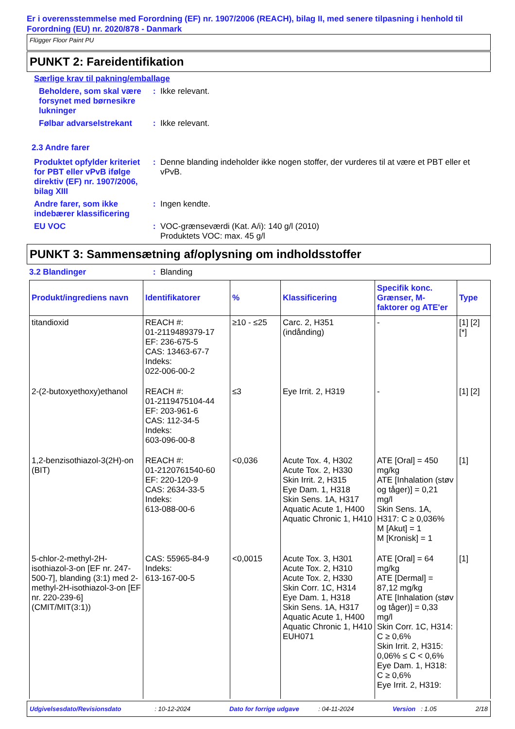Er i overensstemmelse med Forordning (EF) nr. 1907/2006 (REACH), bilag II, med senere tilpasning i henhold til Forordning (EU) nr. 2020/878 - Danmark
Flügger Floor Paint PU
PUNKT 2: Fareidentifikation
Særlige krav til pakning/emballage
Beholdere, som skal være forsynet med børnesikre lukninger
: Ikke relevant.
Følbar advarselstrekant
: Ikke relevant.
2.3 Andre farer
Produktet opfylder kriteriet for PBT eller vPvB ifølge direktiv (EF) nr. 1907/2006, bilag XIII
: Denne blanding indeholder ikke nogen stoffer, der vurderes til at være et PBT eller et vPvB.
Andre farer, som ikke indebærer klassificering
: Ingen kendte.
EU VOC : VOC-grænseværdi (Kat. A/i): 140 g/l (2010)
Produktets VOC: max. 45 g/l
PUNKT 3: Sammensætning af/oplysning om indholdsstoffer
3.2 Blandinger : Blanding
| Produkt/ingrediens navn | Identifikatorer | % | Klassificering | Specifik konc. Grænser, M-faktorer og ATE'er | Type |
| --- | --- | --- | --- | --- | --- |
| titandioxid | REACH #: 01-2119489379-17 EF: 236-675-5 CAS: 13463-67-7 Indeks: 022-006-00-2 | ≥10 - ≤25 | Carc. 2, H351 (indånding) | - | [1] [2] [*] |
| 2-(2-butoxyethoxy)ethanol | REACH #: 01-2119475104-44 EF: 203-961-6 CAS: 112-34-5 Indeks: 603-096-00-8 | ≤3 | Eye Irrit. 2, H319 | - | [1] [2] |
| 1,2-benzisothiazol-3(2H)-on (BIT) | REACH #: 01-2120761540-60 EF: 220-120-9 CAS: 2634-33-5 Indeks: 613-088-00-6 | <0,036 | Acute Tox. 4, H302 Acute Tox. 2, H330 Skin Irrit. 2, H315 Eye Dam. 1, H318 Skin Sens. 1A, H317 Aquatic Acute 1, H400 Aquatic Chronic 1, H410 | ATE [Oral] = 450 mg/kg ATE [Inhalation (støv og tåger)] = 0,21 mg/l Skin Sens. 1A, H317: C ≥ 0,036% M [Akut] = 1 M [Kronisk] = 1 | [1] |
| 5-chlor-2-methyl-2H-isothiazol-3-on [EF nr. 247-500-7], blanding (3:1) med 2-methyl-2H-isothiazol-3-on [EF nr. 220-239-6] (CMIT/MIT(3:1)) | CAS: 55965-84-9 Indeks: 613-167-00-5 | <0,0015 | Acute Tox. 3, H301 Acute Tox. 2, H310 Acute Tox. 2, H330 Skin Corr. 1C, H314 Eye Dam. 1, H318 Skin Sens. 1A, H317 Aquatic Acute 1, H400 Aquatic Chronic 1, H410 EUH071 | ATE [Oral] = 64 mg/kg ATE [Dermal] = 87,12 mg/kg ATE [Inhalation (støv og tåger)] = 0,33 mg/l Skin Corr. 1C, H314: C ≥ 0,6% Skin Irrit. 2, H315: 0,06% ≤ C < 0,6% Eye Dam. 1, H318: C ≥ 0,6% Eye Irrit. 2, H319: | [1] |
Udgivelsesdato/Revisionsdato : 10-12-2024 Dato for forrige udgave : 04-11-2024 Version : 1.05 2/18